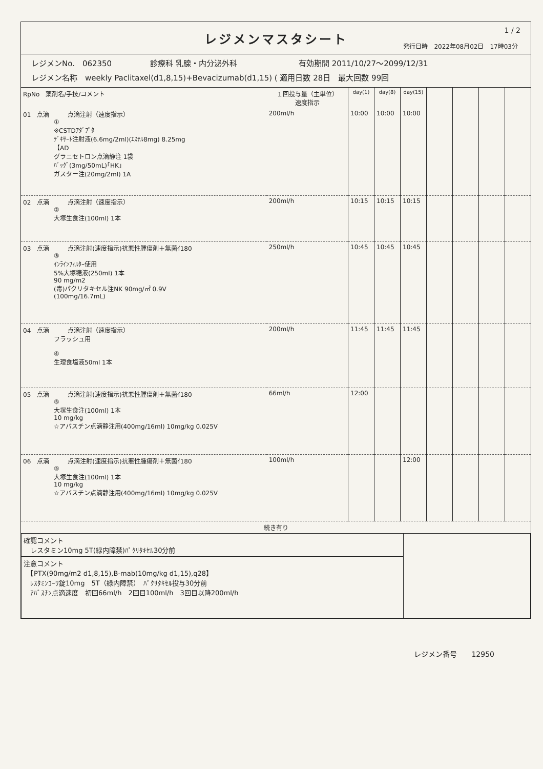レジメンマスタシート
1 / 2
発行日時　2022年08月02日　17時03分
レジメンNo.　062350　　　　　診療科 乳腺・内分泌外科　　　　　　　　有効期間 2011/10/27～2099/12/31
レジメン名称　weekly Paclitaxel(d1,8,15)+Bevacizumab(d1,15) ( 適用日数 28日　最大回数 99回
| RpNo 薬剤名/手技/コメント | １回投与量（主単位） 速度指示 | day(1) | day(8) | day(15) | | | | |
| --- | --- | --- | --- | --- | --- | --- | --- | --- |
| 01 点滴 点滴注射（速度指示） ① ※CSTDｱﾀﾞﾌﾟﾀ ﾃﾞｷｻｰﾄ注射液(6.6mg/2ml)(ｴｽﾃﾙ8mg) 8.25mg 【AD グラニセトロン点滴静注 1袋 ﾊﾞｯｸﾞ(3mg/50mL)｢HK｣ ガスター注(20mg/2ml) 1A | 200ml/h | 10:00 | 10:00 | 10:00 | | | | |
| 02 点滴 点滴注射（速度指示） ② 大塚生食注(100ml) 1本 | 200ml/h | 10:15 | 10:15 | 10:15 | | | | |
| 03 点滴 点滴注射(速度指示)抗悪性腫瘍剤＋無菌ｲ180 ③ ｲﾝﾗｲﾝﾌｨﾙﾀｰ使用 5%大塚糖液(250ml) 1本 90 mg/m2 (毒)パクリタキセル注NK 90mg/㎡ 0.9V (100mg/16.7mL) | 250ml/h | 10:45 | 10:45 | 10:45 | | | | |
| 04 点滴 点滴注射（速度指示） フラッシュ用 ④ 生理食塩液50ml 1本 | 200ml/h | 11:45 | 11:45 | 11:45 | | | | |
| 05 点滴 点滴注射(速度指示)抗悪性腫瘍剤＋無菌ｲ180 ⑤ 大塚生食注(100ml) 1本 10 mg/kg ☆アバスチン点滴静注用(400mg/16ml) 10mg/kg 0.025V | 66ml/h | 12:00 | | | | | | |
| 06 点滴 点滴注射(速度指示)抗悪性腫瘍剤＋無菌ｲ180 ⑤ 大塚生食注(100ml) 1本 10 mg/kg ☆アバスチン点滴静注用(400mg/16ml) 10mg/kg 0.025V | 100ml/h | | | 12:00 | | | | |
| 続き有り | | | | | | | | |
| 確認コメント レスタミン10mg 5T(緑内障禁)ﾊﾟｸﾘﾀｷｾﾙ30分前 | |
| 注意コメント 【PTX(90mg/m2 d1,8,15),B-mab(10mg/kg d1,15),q28】 ﾚｽﾀﾐﾝｺｰﾜ錠10mg 5T（緑内障禁） ﾊﾟｸﾘﾀｷｾﾙ投与30分前 ｱﾊﾞｽﾁﾝ点滴速度 初回66ml/h 2回目100ml/h 3回目以降200ml/h | |
レジメン番号　　12950